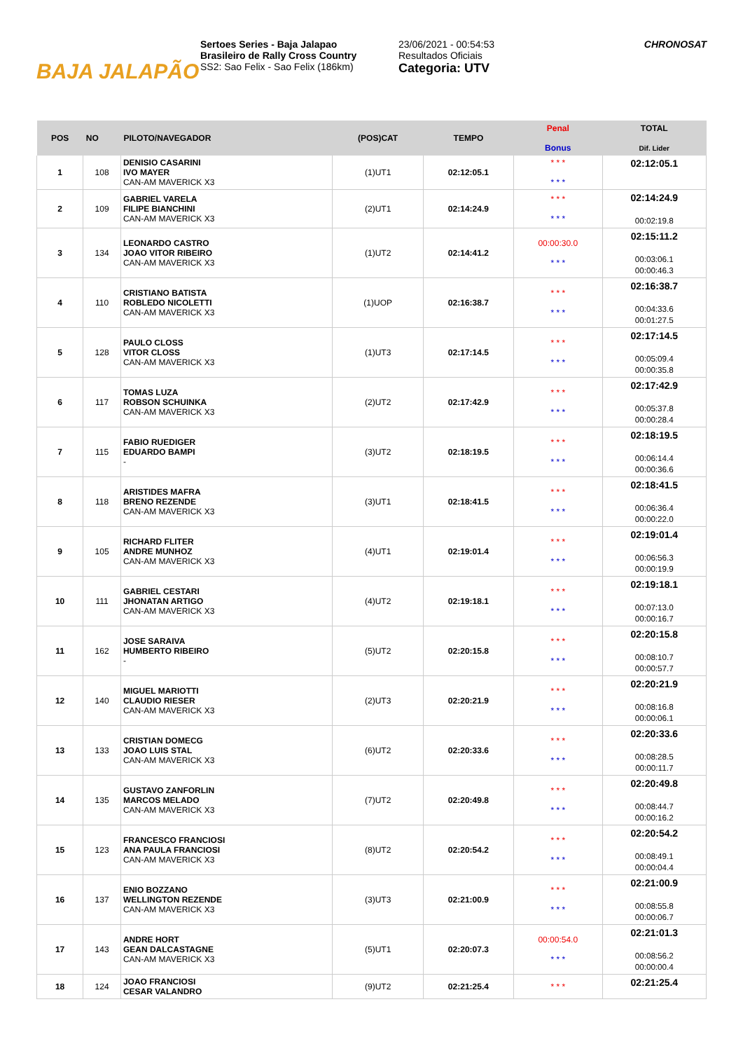BAJA JALAPÃO
Sertoes Series - Baja Jalapao
Brasileiro de Rally Cross Country
SS2: Sao Felix - Sao Felix (186km)
23/06/2021 - 00:54:53
Resultados Oficiais
Categoria: UTV
CHRONOSAT
| POS | NO | PILOTO/NAVEGADOR | (POS)CAT | TEMPO | Penal Bonus | TOTAL Dif. Lider |
| --- | --- | --- | --- | --- | --- | --- |
| 1 | 108 | DENISIO CASARINI IVO MAYER CAN-AM MAVERICK X3 | (1)UT1 | 02:12:05.1 | * * * * * * | 02:12:05.1 |
| 2 | 109 | GABRIEL VARELA FILIPE BIANCHINI CAN-AM MAVERICK X3 | (2)UT1 | 02:14:24.9 | * * * * * * | 02:14:24.9 00:02:19.8 |
| 3 | 134 | LEONARDO CASTRO JOAO VITOR RIBEIRO CAN-AM MAVERICK X3 | (1)UT2 | 02:14:41.2 | 00:00:30.0 * * * | 02:15:11.2 00:03:06.1 00:00:46.3 |
| 4 | 110 | CRISTIANO BATISTA ROBLEDO NICOLETTI CAN-AM MAVERICK X3 | (1)UOP | 02:16:38.7 | * * * * * * | 02:16:38.7 00:04:33.6 00:01:27.5 |
| 5 | 128 | PAULO CLOSS VITOR CLOSS CAN-AM MAVERICK X3 | (1)UT3 | 02:17:14.5 | * * * * * * | 02:17:14.5 00:05:09.4 00:00:35.8 |
| 6 | 117 | TOMAS LUZA ROBSON SCHUINKA CAN-AM MAVERICK X3 | (2)UT2 | 02:17:42.9 | * * * * * * | 02:17:42.9 00:05:37.8 00:00:28.4 |
| 7 | 115 | FABIO RUEDIGER EDUARDO BAMPI - | (3)UT2 | 02:18:19.5 | * * * * * * | 02:18:19.5 00:06:14.4 00:00:36.6 |
| 8 | 118 | ARISTIDES MAFRA BRENO REZENDE CAN-AM MAVERICK X3 | (3)UT1 | 02:18:41.5 | * * * * * * | 02:18:41.5 00:06:36.4 00:00:22.0 |
| 9 | 105 | RICHARD FLITER ANDRE MUNHOZ CAN-AM MAVERICK X3 | (4)UT1 | 02:19:01.4 | * * * * * * | 02:19:01.4 00:06:56.3 00:00:19.9 |
| 10 | 111 | GABRIEL CESTARI JHONATAN ARTIGO CAN-AM MAVERICK X3 | (4)UT2 | 02:19:18.1 | * * * * * * | 02:19:18.1 00:07:13.0 00:00:16.7 |
| 11 | 162 | JOSE SARAIVA HUMBERTO RIBEIRO - | (5)UT2 | 02:20:15.8 | * * * * * * | 02:20:15.8 00:08:10.7 00:00:57.7 |
| 12 | 140 | MIGUEL MARIOTTI CLAUDIO RIESER CAN-AM MAVERICK X3 | (2)UT3 | 02:20:21.9 | * * * * * * | 02:20:21.9 00:08:16.8 00:00:06.1 |
| 13 | 133 | CRISTIAN DOMECG JOAO LUIS STAL CAN-AM MAVERICK X3 | (6)UT2 | 02:20:33.6 | * * * * * * | 02:20:33.6 00:08:28.5 00:00:11.7 |
| 14 | 135 | GUSTAVO ZANFORLIN MARCOS MELADO CAN-AM MAVERICK X3 | (7)UT2 | 02:20:49.8 | * * * * * * | 02:20:49.8 00:08:44.7 00:00:16.2 |
| 15 | 123 | FRANCESCO FRANCIOSI ANA PAULA FRANCIOSI CAN-AM MAVERICK X3 | (8)UT2 | 02:20:54.2 | * * * * * * | 02:20:54.2 00:08:49.1 00:00:04.4 |
| 16 | 137 | ENIO BOZZANO WELLINGTON REZENDE CAN-AM MAVERICK X3 | (3)UT3 | 02:21:00.9 | * * * * * * | 02:21:00.9 00:08:55.8 00:00:06.7 |
| 17 | 143 | ANDRE HORT GEAN DALCASTAGNE CAN-AM MAVERICK X3 | (5)UT1 | 02:20:07.3 | 00:00:54.0 * * * | 02:21:01.3 00:08:56.2 00:00:00.4 |
| 18 | 124 | JOAO FRANCIOSI CESAR VALANDRO | (9)UT2 | 02:21:25.4 | * * * | 02:21:25.4 |